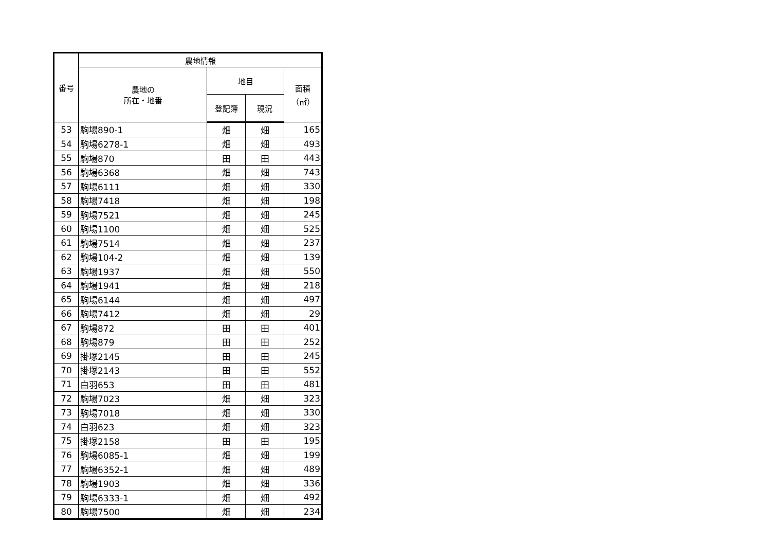| 番号 | 農地情報 | | | |
| --- | --- | --- | --- | --- |
| | 農地の 所在・地番 | 地目 | | 面積 （㎡） |
| | | 登記簿 | 現況 | |
| 53 | 駒場890-1 | 畑 | 畑 | 165 |
| 54 | 駒場6278-1 | 畑 | 畑 | 493 |
| 55 | 駒場870 | 田 | 田 | 443 |
| 56 | 駒場6368 | 畑 | 畑 | 743 |
| 57 | 駒場6111 | 畑 | 畑 | 330 |
| 58 | 駒場7418 | 畑 | 畑 | 198 |
| 59 | 駒場7521 | 畑 | 畑 | 245 |
| 60 | 駒場1100 | 畑 | 畑 | 525 |
| 61 | 駒場7514 | 畑 | 畑 | 237 |
| 62 | 駒場104-2 | 畑 | 畑 | 139 |
| 63 | 駒場1937 | 畑 | 畑 | 550 |
| 64 | 駒場1941 | 畑 | 畑 | 218 |
| 65 | 駒場6144 | 畑 | 畑 | 497 |
| 66 | 駒場7412 | 畑 | 畑 | 29 |
| 67 | 駒場872 | 田 | 田 | 401 |
| 68 | 駒場879 | 田 | 田 | 252 |
| 69 | 掛塚2145 | 田 | 田 | 245 |
| 70 | 掛塚2143 | 田 | 田 | 552 |
| 71 | 白羽653 | 田 | 田 | 481 |
| 72 | 駒場7023 | 畑 | 畑 | 323 |
| 73 | 駒場7018 | 畑 | 畑 | 330 |
| 74 | 白羽623 | 畑 | 畑 | 323 |
| 75 | 掛塚2158 | 田 | 田 | 195 |
| 76 | 駒場6085-1 | 畑 | 畑 | 199 |
| 77 | 駒場6352-1 | 畑 | 畑 | 489 |
| 78 | 駒場1903 | 畑 | 畑 | 336 |
| 79 | 駒場6333-1 | 畑 | 畑 | 492 |
| 80 | 駒場7500 | 畑 | 畑 | 234 |